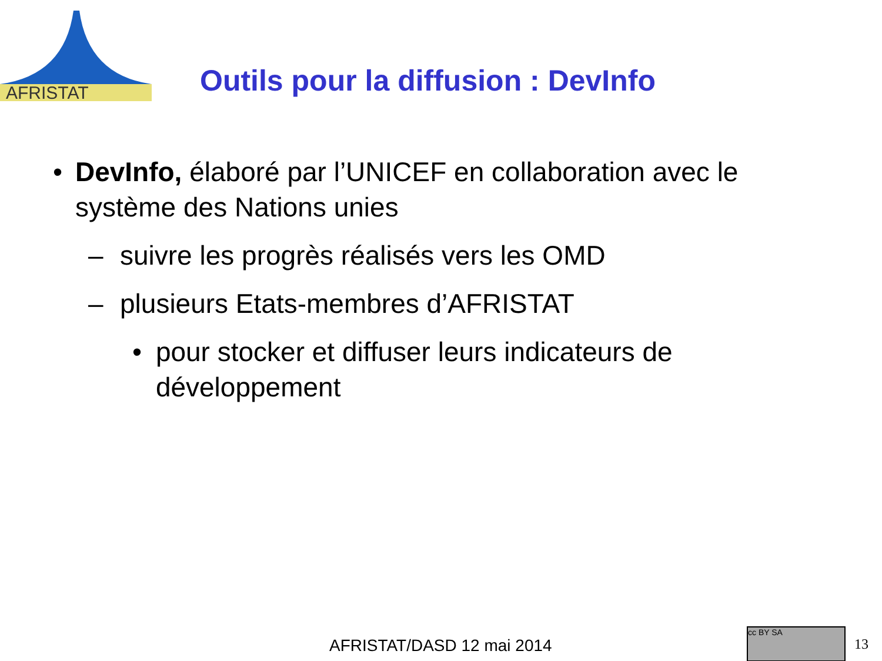AFRISTAT
Outils pour la diffusion : DevInfo
• DevInfo, élaboré par l’UNICEF en collaboration avec le système des Nations unies
– suivre les progrès réalisés vers les OMD
– plusieurs Etats-membres d’AFRISTAT
• pour stocker et diffuser leurs indicateurs de développement
AFRISTAT/DASD 12 mai 2014
cc BY SA
13